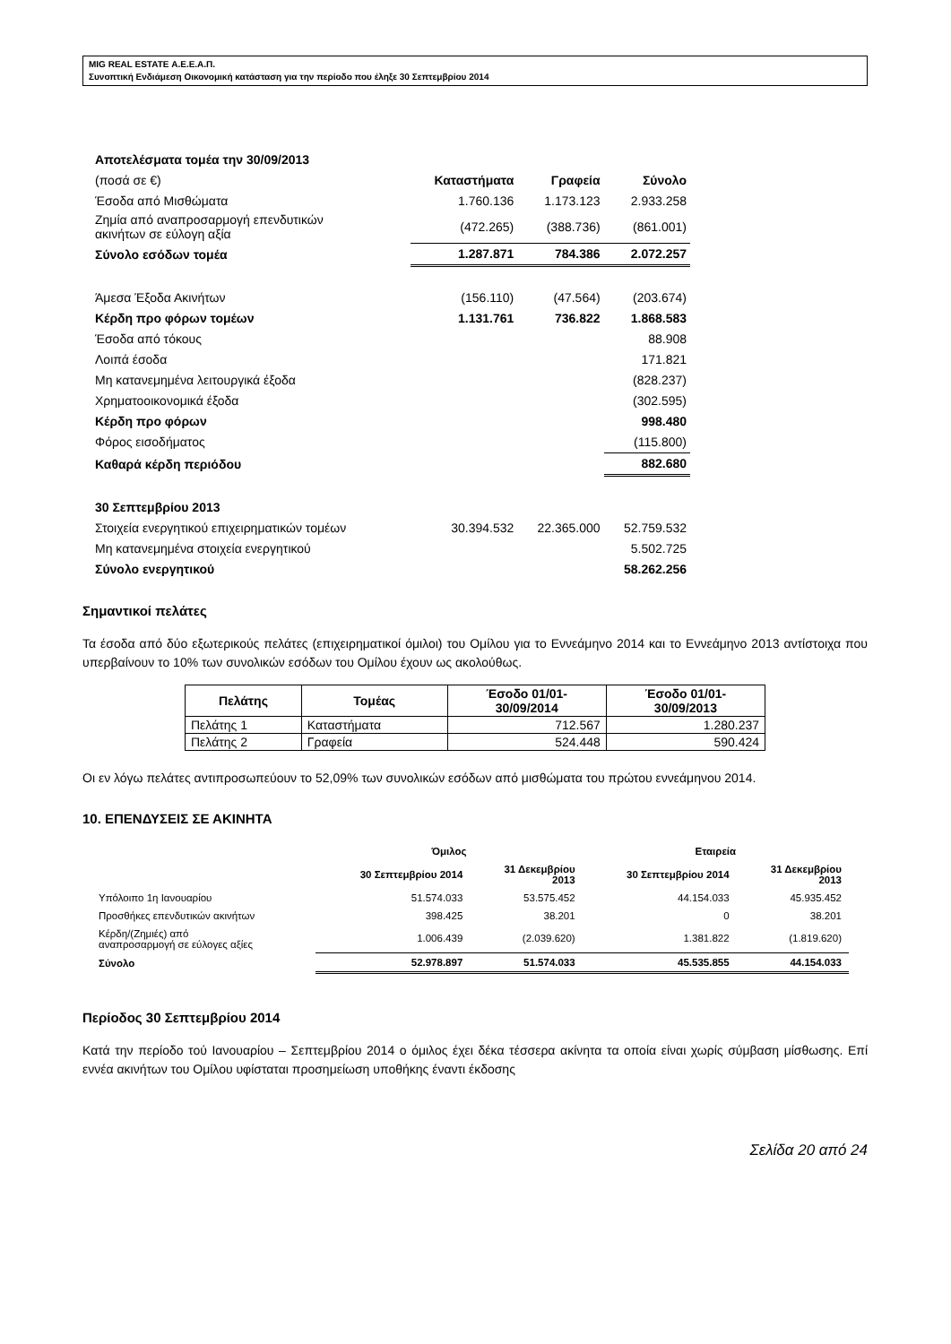MIG REAL ESTATE Α.Ε.Ε.Α.Π.
Συνοπτική Ενδιάμεση Οικονομική κατάσταση για την περίοδο που έληξε 30 Σεπτεμβρίου 2014
| Αποτελέσματα τομέα την 30/09/2013 | | | |
| (ποσά σε €) | Καταστήματα | Γραφεία | Σύνολο |
| Έσοδα από Μισθώματα | 1.760.136 | 1.173.123 | 2.933.258 |
| Ζημία από αναπροσαρμογή επενδυτικών ακινήτων σε εύλογη αξία | (472.265) | (388.736) | (861.001) |
| Σύνολο εσόδων τομέα | 1.287.871 | 784.386 | 2.072.257 |
| Άμεσα Έξοδα Ακινήτων | (156.110) | (47.564) | (203.674) |
| Κέρδη προ φόρων τομέων | 1.131.761 | 736.822 | 1.868.583 |
| Έσοδα από τόκους | | | 88.908 |
| Λοιπά έσοδα | | | 171.821 |
| Μη κατανεμημένα λειτουργικά έξοδα | | | (828.237) |
| Χρηματοοικονομικά έξοδα | | | (302.595) |
| Κέρδη προ φόρων | | | 998.480 |
| Φόρος εισοδήματος | | | (115.800) |
| Καθαρά κέρδη περιόδου | | | 882.680 |
| 30 Σεπτεμβρίου 2013 | | | |
| Στοιχεία ενεργητικού επιχειρηματικών τομέων | 30.394.532 | 22.365.000 | 52.759.532 |
| Μη κατανεμημένα στοιχεία ενεργητικού | | | 5.502.725 |
| Σύνολο ενεργητικού | | | 58.262.256 |
Σημαντικοί πελάτες
Τα έσοδα από δύο εξωτερικούς πελάτες (επιχειρηματικοί όμιλοι) του Ομίλου για το Εννεάμηνο 2014 και το Εννεάμηνο 2013 αντίστοιχα που υπερβαίνουν το 10% των συνολικών εσόδων του Ομίλου έχουν ως ακολούθως.
| Πελάτης | Τομέας | Έσοδο 01/01- 30/09/2014 | Έσοδο 01/01- 30/09/2013 |
| --- | --- | --- | --- |
| Πελάτης 1 | Καταστήματα | 712.567 | 1.280.237 |
| Πελάτης 2 | Γραφεία | 524.448 | 590.424 |
Οι εν λόγω πελάτες αντιπροσωπεύουν το 52,09% των συνολικών εσόδων από μισθώματα του πρώτου εννεάμηνου 2014.
10. ΕΠΕΝΔΥΣΕΙΣ ΣΕ ΑΚΙΝΗΤΑ
| | Όμιλος | | Εταιρεία | |
| --- | --- | --- | --- | --- |
| | 30 Σεπτεμβρίου 2014 | 31 Δεκεμβρίου 2013 | 30 Σεπτεμβρίου 2014 | 31 Δεκεμβρίου 2013 |
| Υπόλοιπο 1η Ιανουαρίου | 51.574.033 | 53.575.452 | 44.154.033 | 45.935.452 |
| Προσθήκες επενδυτικών ακινήτων | 398.425 | 38.201 | 0 | 38.201 |
| Κέρδη/(Ζημιές) από αναπροσαρμογή σε εύλογες αξίες | 1.006.439 | (2.039.620) | 1.381.822 | (1.819.620) |
| Σύνολο | 52.978.897 | 51.574.033 | 45.535.855 | 44.154.033 |
Περίοδος 30 Σεπτεμβρίου 2014
Κατά την περίοδο τού Ιανουαρίου – Σεπτεμβρίου 2014 ο όμιλος έχει δέκα τέσσερα ακίνητα τα οποία είναι χωρίς σύμβαση μίσθωσης. Επί εννέα ακινήτων του Ομίλου υφίσταται προσημείωση υποθήκης έναντι έκδοσης
Σελίδα 20 από 24